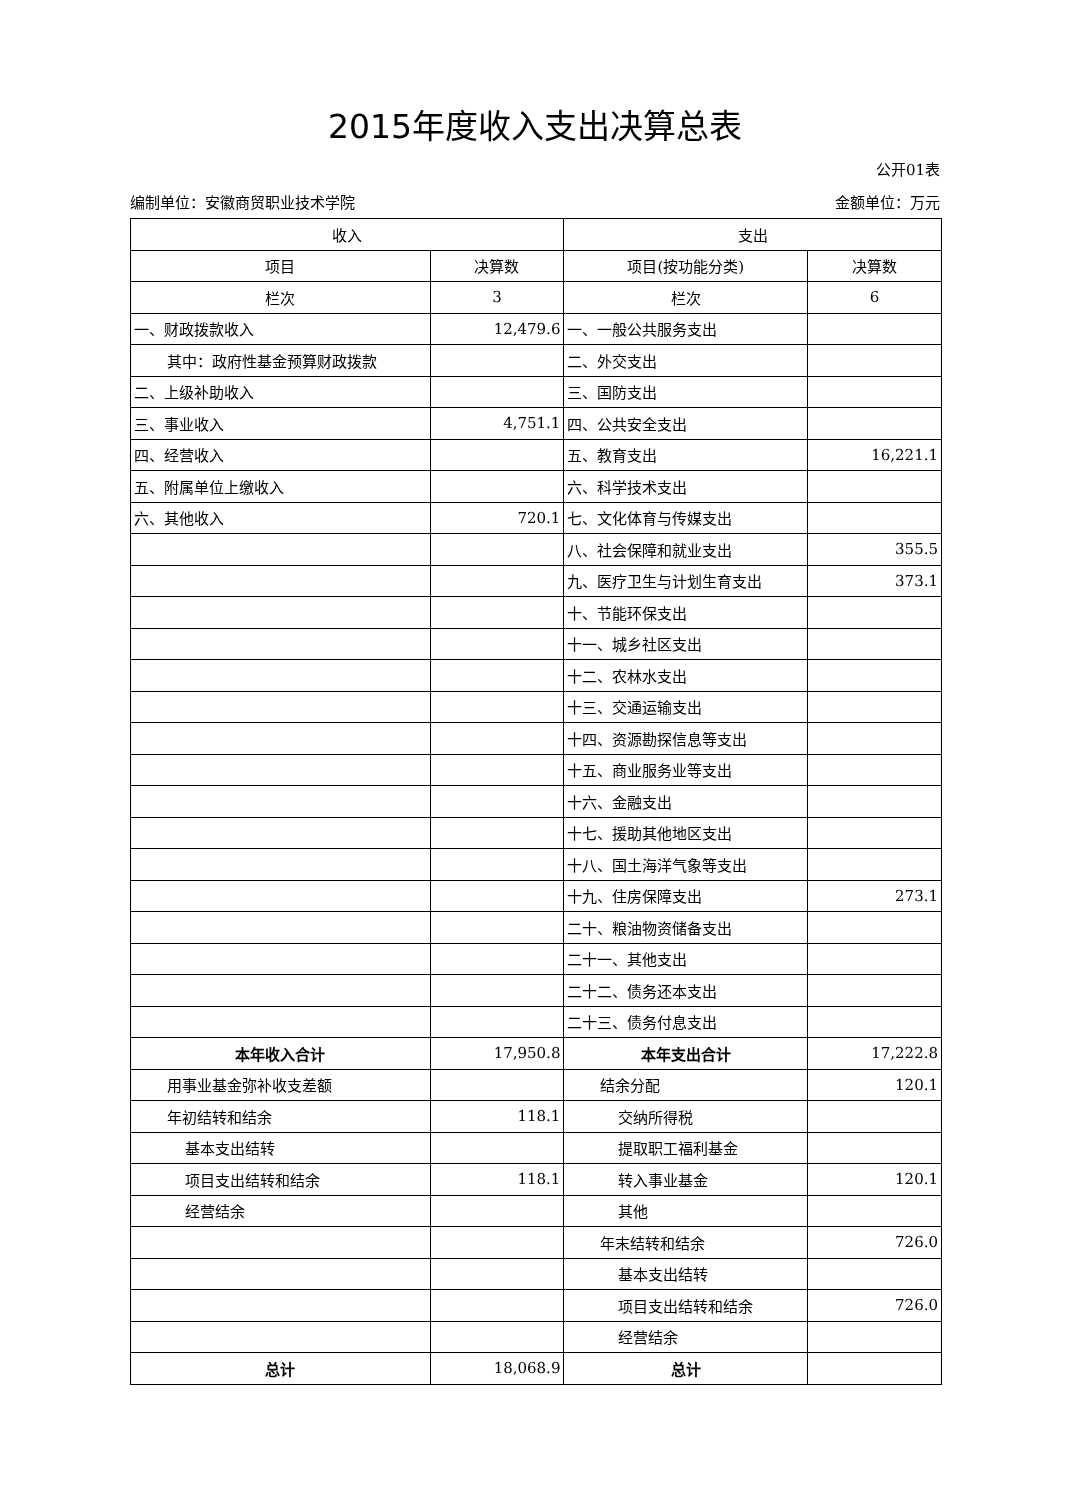2015年度收入支出决算总表
公开01表
编制单位：安徽商贸职业技术学院 金额单位：万元
| 收入 | | 支出 | |
| --- | --- | --- | --- |
| 项目 | 决算数 | 项目(按功能分类) | 决算数 |
| 栏次 | 3 | 栏次 | 6 |
| 一、财政拨款收入 | 12,479.6 | 一、一般公共服务支出 | |
| 其中：政府性基金预算财政拨款 | | 二、外交支出 | |
| 二、上级补助收入 | | 三、国防支出 | |
| 三、事业收入 | 4,751.1 | 四、公共安全支出 | |
| 四、经营收入 | | 五、教育支出 | 16,221.1 |
| 五、附属单位上缴收入 | | 六、科学技术支出 | |
| 六、其他收入 | 720.1 | 七、文化体育与传媒支出 | |
| | | 八、社会保障和就业支出 | 355.5 |
| | | 九、医疗卫生与计划生育支出 | 373.1 |
| | | 十、节能环保支出 | |
| | | 十一、城乡社区支出 | |
| | | 十二、农林水支出 | |
| | | 十三、交通运输支出 | |
| | | 十四、资源勘探信息等支出 | |
| | | 十五、商业服务业等支出 | |
| | | 十六、金融支出 | |
| | | 十七、援助其他地区支出 | |
| | | 十八、国土海洋气象等支出 | |
| | | 十九、住房保障支出 | 273.1 |
| | | 二十、粮油物资储备支出 | |
| | | 二十一、其他支出 | |
| | | 二十二、债务还本支出 | |
| | | 二十三、债务付息支出 | |
| 本年收入合计 | 17,950.8 | 本年支出合计 | 17,222.8 |
| 用事业基金弥补收支差额 | | 结余分配 | 120.1 |
| 年初结转和结余 | 118.1 | 交纳所得税 | |
| 基本支出结转 | | 提取职工福利基金 | |
| 项目支出结转和结余 | 118.1 | 转入事业基金 | 120.1 |
| 经营结余 | | 其他 | |
| | | 年末结转和结余 | 726.0 |
| | | 基本支出结转 | |
| | | 项目支出结转和结余 | 726.0 |
| | | 经营结余 | |
| 总计 | 18,068.9 | 总计 | |